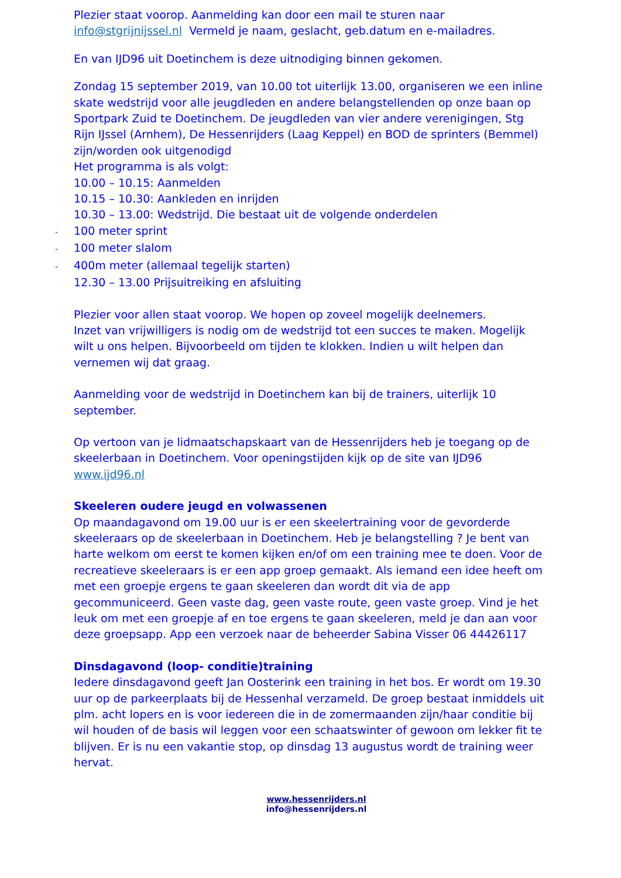Plezier staat voorop. Aanmelding kan door een mail te sturen naar info@stgrijnijssel.nl Vermeld je naam, geslacht, geb.datum en e-mailadres.
En van IJD96 uit Doetinchem is deze uitnodiging binnen gekomen.
Zondag 15 september 2019, van 10.00 tot uiterlijk 13.00, organiseren we een inline skate wedstrijd voor alle jeugdleden en andere belangstellenden op onze baan op Sportpark Zuid te Doetinchem. De jeugdleden van vier andere verenigingen, Stg Rijn IJssel (Arnhem), De Hessenrijders (Laag Keppel) en BOD de sprinters (Bemmel) zijn/worden ook uitgenodigd
Het programma is als volgt:
10.00 – 10.15: Aanmelden
10.15 – 10.30: Aankleden en inrijden
10.30 – 13.00: Wedstrijd. Die bestaat uit de volgende onderdelen
- 100 meter sprint
- 100 meter slalom
- 400m meter (allemaal tegelijk starten)
12.30 – 13.00 Prijsuitreiking en afsluiting
Plezier voor allen staat voorop. We hopen op zoveel mogelijk deelnemers.
Inzet van vrijwilligers is nodig om de wedstrijd tot een succes te maken. Mogelijk wilt u ons helpen. Bijvoorbeeld om tijden te klokken. Indien u wilt helpen dan vernemen wij dat graag.
Aanmelding voor de wedstrijd in Doetinchem kan bij de trainers, uiterlijk 10 september.
Op vertoon van je lidmaatschapskaart van de Hessenrijders heb je toegang op de skeelerbaan in Doetinchem. Voor openingstijden kijk op de site van IJD96
www.ijd96.nl
Skeeleren oudere jeugd en volwassenen
Op maandagavond om 19.00 uur is er een skeelertraining voor de gevorderde skeeleraars op de skeelerbaan in Doetinchem. Heb je belangstelling ? Je bent van harte welkom om eerst te komen kijken en/of om een training mee te doen. Voor de recreatieve skeeleraars is er een app groep gemaakt. Als iemand een idee heeft om met een groepje ergens te gaan skeeleren dan wordt dit via de app gecommuniceerd. Geen vaste dag, geen vaste route, geen vaste groep. Vind je het leuk om met een groepje af en toe ergens te gaan skeeleren, meld je dan aan voor deze groepsapp. App een verzoek naar de beheerder Sabina Visser 06 44426117
Dinsdagavond (loop- conditie)training
Iedere dinsdagavond geeft Jan Oosterink een training in het bos. Er wordt om 19.30 uur op de parkeerplaats bij de Hessenhal verzameld. De groep bestaat inmiddels uit plm. acht lopers en is voor iedereen die in de zomermaanden zijn/haar conditie bij wil houden of de basis wil leggen voor een schaatswinter of gewoon om lekker fit te blijven. Er is nu een vakantie stop, op dinsdag 13 augustus wordt de training weer hervat.
www.hessenrijders.nl
info@hessenrijders.nl